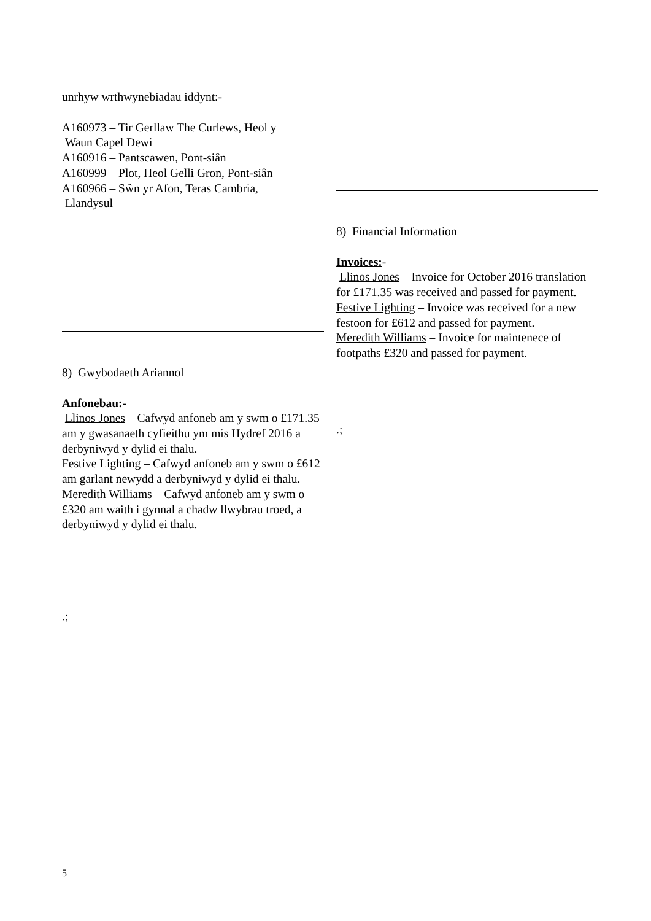unrhyw wrthwynebiadau iddynt:-
A160973 – Tir Gerllaw The Curlews, Heol y
Waun Capel Dewi
A160916 – Pantscawen, Pont-siân
A160999 – Plot, Heol Gelli Gron, Pont-siân
A160966 – Sŵn yr Afon, Teras Cambria,
Llandysul
8) Gwybodaeth Ariannol
Anfonebau:-
Llinos Jones – Cafwyd anfoneb am y swm o £171.35 am y gwasanaeth cyfieithu ym mis Hydref 2016 a derbyniwyd y dylid ei thalu.
Festive Lighting – Cafwyd anfoneb am y swm o £612 am garlant newydd a derbyniwyd y dylid ei thalu.
Meredith Williams – Cafwyd anfoneb am y swm o £320 am waith i gynnal a chadw llwybrau troed, a derbyniwyd y dylid ei thalu.
.;
8) Financial Information
Invoices:-
Llinos Jones – Invoice for October 2016 translation for £171.35 was received and passed for payment.
Festive Lighting – Invoice was received for a new festoon for £612 and passed for payment.
Meredith Williams – Invoice for maintenece of footpaths £320 and passed for payment.
.;
5